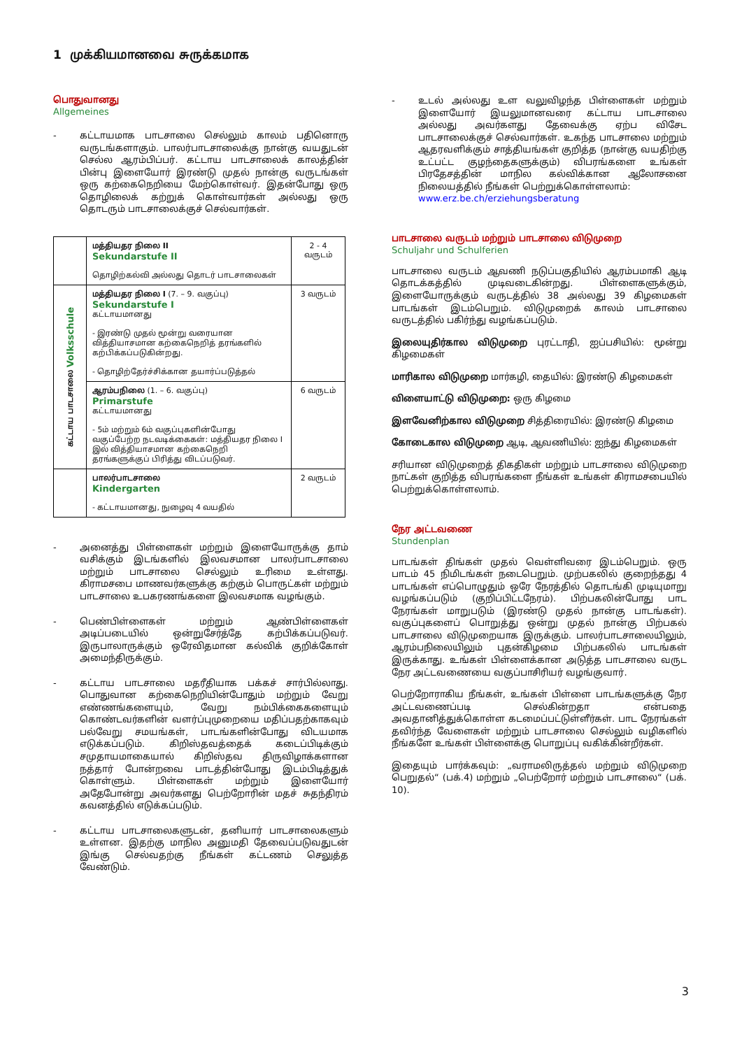1 முக்கியமானவை சுருக்கமாக
பொதுவானது
Allgemeines
- கட்டாயமாக பாடசாலை செல்லும் காலம் பதினொரு வருடங்களாகும். பாலர்பாடசாலைக்கு நான்கு வயதுடன் செல்ல ஆரம்பிப்பர். கட்டாய பாடசாலைக் காலத்தின் பின்பு இளையோர் இரண்டு முதல் நான்கு வருடங்கள் ஒரு கற்கைநெறியை மேற்கொள்வர். இதன்போது ஒரு தொழிலைக் கற்றுக் கொள்வார்கள் அல்லது ஒரு தொடரும் பாடசாலைக்குச் செல்வார்கள்.
| | மத்தியதர நிலை II Sekundarstufe II தொழிற்கல்வி அல்லது தொடர் பாடசாலைகள் | 2 - 4 வருடம் |
| கட்டாய பாடசாலை Volksschule | மத்தியதர நிலை I (7. – 9. வகுப்பு) Sekundarstufe I கட்டாயமானது - இரண்டு முதல் மூன்று வரையான வித்தியாசமான கற்கைநெறித் தரங்களில் கற்பிக்கப்படுகின்றது. - தொழிற்தேர்ச்சிக்கான தயார்ப்படுத்தல் | 3 வருடம் |
| | ஆரம்பநிலை (1. – 6. வகுப்பு) Primarstufe கட்டாயமானது - 5ம் மற்றும் 6ம் வகுப்புகளின்போது வகுப்பேற்ற நடவடிக்கைகள்: மத்தியதர நிலை I இல் வித்தியாசமான கற்கைநெறி தரங்களுக்குப் பிரித்து விடப்படுவர். | 6 வருடம் |
| | பாலர்பாடசாலை Kindergarten - கட்டாயமானது, நுழைவு 4 வயதில் | 2 வருடம் |
- அனைத்து பிள்ளைகள் மற்றும் இளையோருக்கு தாம் வசிக்கும் இடங்களில் இலவசமான பாலர்பாடசாலை மற்றும் பாடசாலை செல்லும் உரிமை உள்ளது. கிராமசபை மாணவர்களுக்கு கற்கும் பொருட்கள் மற்றும் பாடசாலை உபகரணங்களை இலவசமாக வழங்கும்.
- பெண்பிள்ளைகள் மற்றும் ஆண்பிள்ளைகள் அடிப்படையில் ஒன்றுசேர்த்தே கற்பிக்கப்படுவர். இருபாலாருக்கும் ஒரேவிதமான கல்விக் குறிக்கோள் அமைந்திருக்கும்.
- கட்டாய பாடசாலை மதரீதியாக பக்கச் சார்பில்லாது. பொதுவான கற்கைநெறியின்போதும் மற்றும் வேறு எண்ணங்களையும், வேறு நம்பிக்கைகளையும் கொண்டவர்களின் வளர்ப்புமுறையை மதிப்பதற்காகவும் பல்வேறு சமயங்கள், பாடங்களின்போது விடயமாக எடுக்கப்படும். கிறிஸ்தவத்தைக் கடைப்பிடிக்கும் சமுதாயமாகையால் கிறிஸ்தவ திருவிழாக்களான நத்தார் போன்றவை பாடத்தின்போது இடம்பிடித்துக் கொள்ளும். பிள்ளைகள் மற்றும் இளையோர் அதேபோன்று அவர்களது பெற்றோரின் மதச் சுதந்திரம் கவனத்தில் எடுக்கப்படும்.
- கட்டாய பாடசாலைகளுடன், தனியார் பாடசாலைகளும் உள்ளன. இதற்கு மாநில அனுமதி தேவைப்படுவதுடன் இங்கு செல்வதற்கு நீங்கள் கட்டணம் செலுத்த வேண்டும்.
- உடல் அல்லது உள வலுவிழந்த பிள்ளைகள் மற்றும் இளையோர் இயலுமானவரை கட்டாய பாடசாலை அல்லது அவர்களது தேவைக்கு ஏற்ப விசேட பாடசாலைக்குச் செல்வார்கள். உகந்த பாடசாலை மற்றும் ஆதரவளிக்கும் சாத்தியங்கள் குறித்த (நான்கு வயதிற்கு உட்பட்ட குழந்தைகளுக்கும்) விபரங்களை உங்கள் பிரதேசத்தின் மாநில கல்விக்கான ஆலோசனை நிலையத்தில் நீங்கள் பெற்றுக்கொள்ளலாம்:
www.erz.be.ch/erziehungsberatung
பாடசாலை வருடம் மற்றும் பாடசாலை விடுமுறை
Schuljahr und Schulferien
பாடசாலை வருடம் ஆவணி நடுப்பகுதியில் ஆரம்பமாகி ஆடி தொடக்கத்தில் முடிவடைகின்றது. பிள்ளைகளுக்கும், இளையோருக்கும் வருடத்தில் 38 அல்லது 39 கிழமைகள் பாடங்கள் இடம்பெறும். விடுமுறைக் காலம் பாடசாலை வருடத்தில் பகிர்ந்து வழங்கப்படும்.
இலையுதிர்கால விடுமுறை புரட்டாதி, ஐப்பசியில்: மூன்று கிழமைகள்
மாரிகால விடுமுறை மார்கழி, தையில்: இரண்டு கிழமைகள்
விளையாட்டு விடுமுறை: ஒரு கிழமை
இளவேனிற்கால விடுமுறை சித்திரையில்: இரண்டு கிழமை
கோடைகால விடுமுறை ஆடி, ஆவணியில்: ஐந்து கிழமைகள்
சரியான விடுமுறைத் திகதிகள் மற்றும் பாடசாலை விடுமுறை நாட்கள் குறித்த விபரங்களை நீங்கள் உங்கள் கிராமசபையில் பெற்றுக்கொள்ளலாம்.
நேர அட்டவணை
Stundenplan
பாடங்கள் திங்கள் முதல் வெள்ளிவரை இடம்பெறும். ஒரு பாடம் 45 நிமிடங்கள் நடைபெறும். முற்பகலில் குறைந்தது 4 பாடங்கள் எப்பொழுதும் ஒரே நேரத்தில் தொடங்கி முடியுமாறு வழங்கப்படும் (குறிப்பிட்டநேரம்). பிற்பகலின்போது பாட நேரங்கள் மாறுபடும் (இரண்டு முதல் நான்கு பாடங்கள்). வகுப்புகளைப் பொறுத்து ஒன்று முதல் நான்கு பிற்பகல் பாடசாலை விடுமுறையாக இருக்கும். பாலர்பாடசாலையிலும், ஆரம்பநிலையிலும் புதன்கிழமை பிற்பகலில் பாடங்கள் இருக்காது. உங்கள் பிள்ளைக்கான அடுத்த பாடசாலை வருட நேர அட்டவணையை வகுப்பாசிரியர் வழங்குவார்.
பெற்றோராகிய நீங்கள், உங்கள் பிள்ளை பாடங்களுக்கு நேர அட்டவணைப்படி செல்கின்றதா என்பதை அவதானித்துக்கொள்ள கடமைப்பட்டுள்ளீர்கள். பாட நேரங்கள் தவிர்ந்த வேளைகள் மற்றும் பாடசாலை செல்லும் வழிகளில் நீங்களே உங்கள் பிள்ளைக்கு பொறுப்பு வகிக்கின்றீர்கள்.
இதையும் பார்க்கவும்: „வராமலிருத்தல் மற்றும் விடுமுறை பெறுதல்“ (பக்.4) மற்றும் „பெற்றோர் மற்றும் பாடசாலை“ (பக். 10).
3